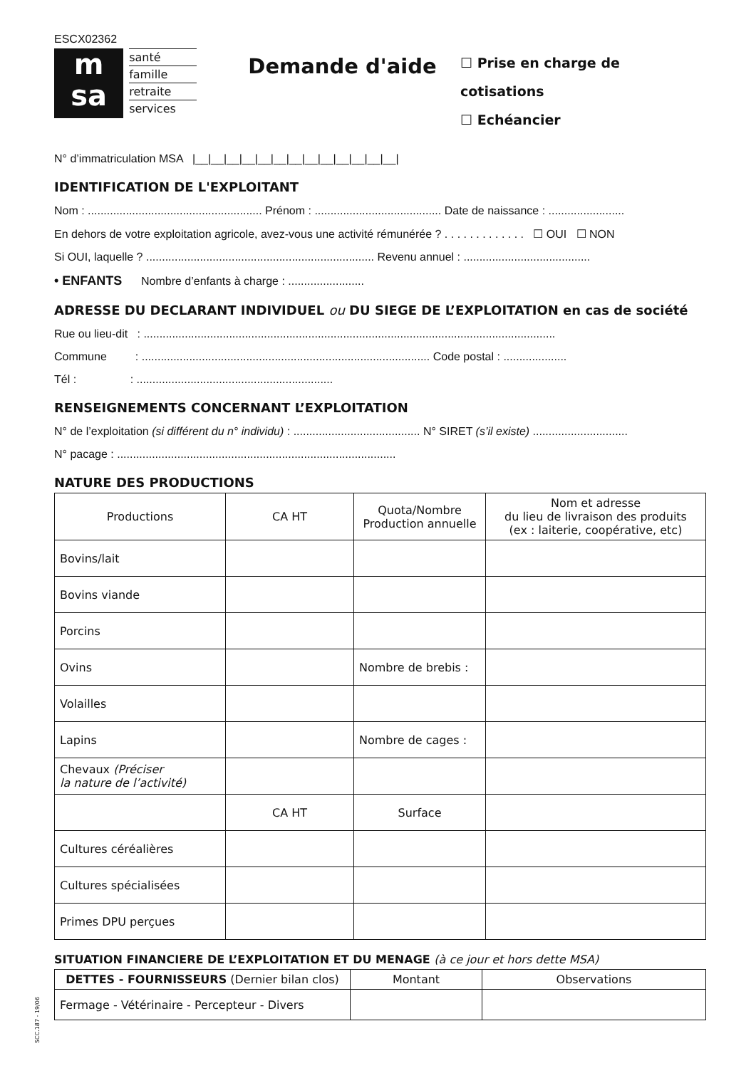ESCX02362
m
sa
santé
famille
retraite
services
Demande d'aide
☐ Prise en charge de cotisations
☐ Echéancier
N° d’immatriculation MSA |__|__|__|__|__|__|__|__|__|__|__|__|__|
IDENTIFICATION DE L'EXPLOITANT
Nom : ....................................................... Prénom : ........................................ Date de naissance : ........................
En dehors de votre exploitation agricole, avez-vous une activité rémunérée ? . . . . . . . . . . . . . ☐ OUI ☐ NON
Si OUI, laquelle ? ........................................................................ Revenu annuel : ........................................
• ENFANTS Nombre d’enfants à charge : ........................
ADRESSE DU DECLARANT INDIVIDUEL ou DU SIEGE DE L’EXPLOITATION en cas de société
Rue ou lieu-dit : ..................................................................................................................................
Commune : ........................................................................................... Code postal : ....................
Tél : : ..............................................................
RENSEIGNEMENTS CONCERNANT L’EXPLOITATION
N° de l’exploitation (si différent du n° individu) : ........................................ N° SIRET (s’il existe) ..............................
N° pacage : ........................................................................................
NATURE DES PRODUCTIONS
| Productions | CA HT | Quota/Nombre Production annuelle | Nom et adresse du lieu de livraison des produits (ex : laiterie, coopérative, etc) |
| --- | --- | --- | --- |
| Bovins/lait | | | |
| Bovins viande | | | |
| Porcins | | | |
| Ovins | | Nombre de brebis : | |
| Volailles | | | |
| Lapins | | Nombre de cages : | |
| Chevaux (Préciser la nature de l’activité) | | | |
| | CA HT | Surface | |
| Cultures céréalières | | | |
| Cultures spécialisées | | | |
| Primes DPU perçues | | | |
SITUATION FINANCIERE DE L’EXPLOITATION ET DU MENAGE (à ce jour et hors dette MSA)
| DETTES - FOURNISSEURS (Dernier bilan clos) | Montant | Observations |
| --- | --- | --- |
| Fermage - Vétérinaire - Percepteur - Divers | | |
SCC.187 - 19/06